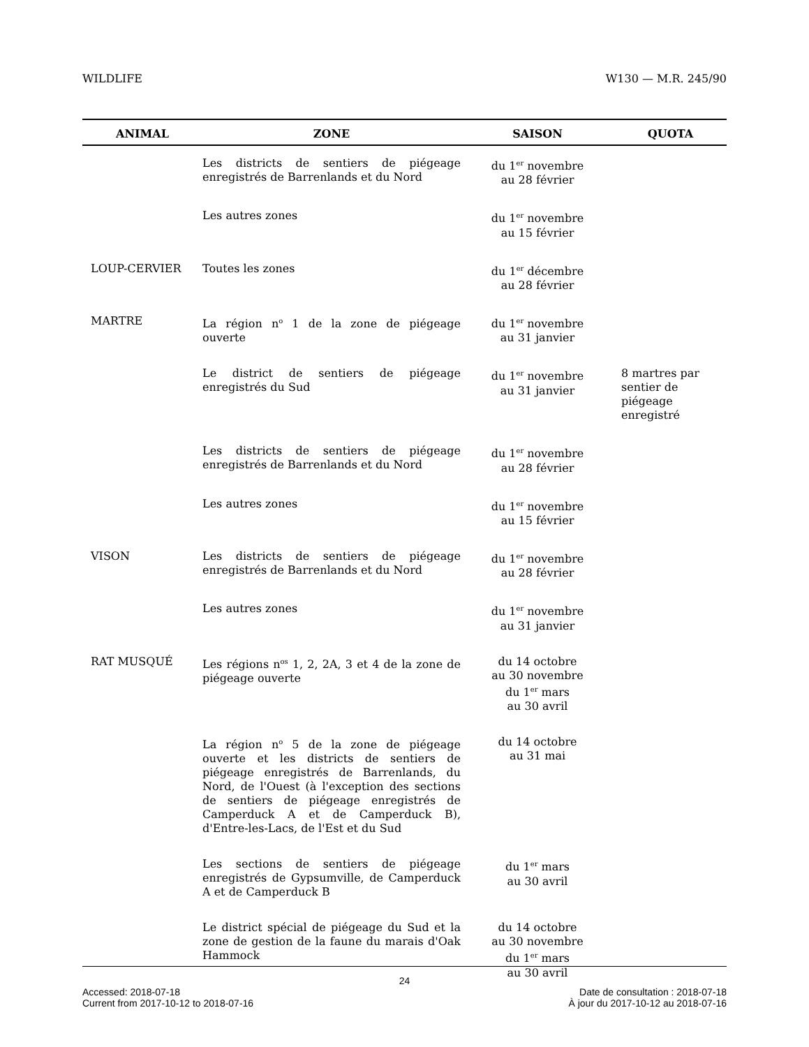WILDLIFE W130 — M.R. 245/90
| ANIMAL | ZONE | SAISON | QUOTA |
| --- | --- | --- | --- |
| | Les districts de sentiers de piégeage enregistrés de Barrenlands et du Nord | du 1<sup>er</sup> novembre au 28 février | |
| | Les autres zones | du 1<sup>er</sup> novembre au 15 février | |
| LOUP-CERVIER | Toutes les zones | du 1<sup>er</sup> décembre au 28 février | |
| MARTRE | La région n<sup>o</sup> 1 de la zone de piégeage ouverte | du 1<sup>er</sup> novembre au 31 janvier | |
| | Le district de sentiers de piégeage enregistrés du Sud | du 1<sup>er</sup> novembre au 31 janvier | 8 martres par sentier de piégeage enregistré |
| | Les districts de sentiers de piégeage enregistrés de Barrenlands et du Nord | du 1<sup>er</sup> novembre au 28 février | |
| | Les autres zones | du 1<sup>er</sup> novembre au 15 février | |
| VISON | Les districts de sentiers de piégeage enregistrés de Barrenlands et du Nord | du 1<sup>er</sup> novembre au 28 février | |
| | Les autres zones | du 1<sup>er</sup> novembre au 31 janvier | |
| RAT MUSQUÉ | Les régions n<sup>os</sup> 1, 2, 2A, 3 et 4 de la zone de piégeage ouverte | du 14 octobre au 30 novembre du 1<sup>er</sup> mars au 30 avril | |
| | La région n<sup>o</sup> 5 de la zone de piégeage ouverte et les districts de sentiers de piégeage enregistrés de Barrenlands, du Nord, de l'Ouest (à l'exception des sections de sentiers de piégeage enregistrés de Camperduck A et de Camperduck B), d'Entre-les-Lacs, de l'Est et du Sud | du 14 octobre au 31 mai | |
| | Les sections de sentiers de piégeage enregistrés de Gypsumville, de Camperduck A et de Camperduck B | du 1<sup>er</sup> mars au 30 avril | |
| | Le district spécial de piégeage du Sud et la zone de gestion de la faune du marais d'Oak Hammock | du 14 octobre au 30 novembre du 1<sup>er</sup> mars au 30 avril | |
24
Accessed: 2018-07-18 Date de consultation : 2018-07-18
Current from 2017-10-12 to 2018-07-16 À jour du 2017-10-12 au 2018-07-16